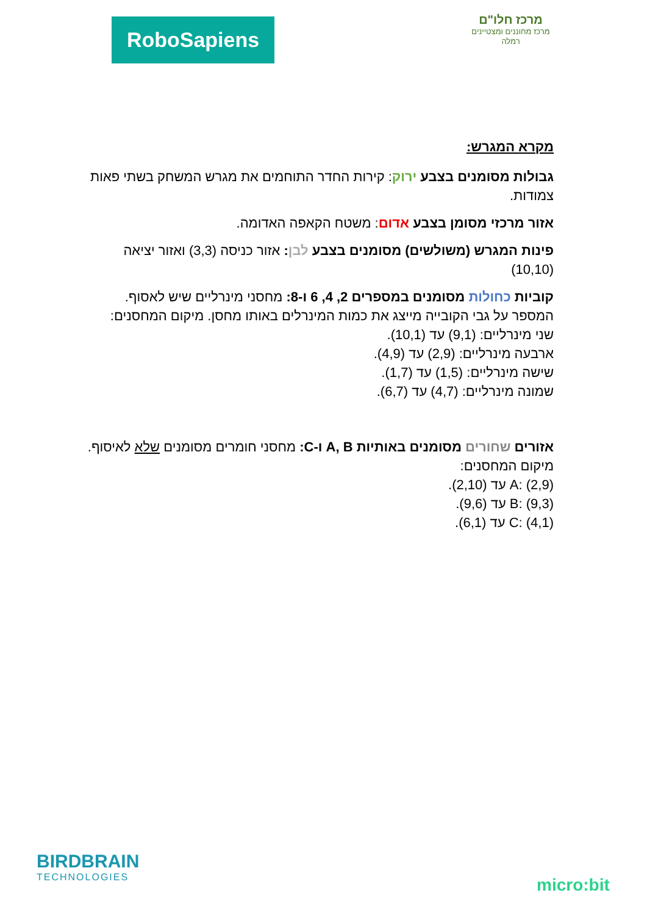RoboSapiens
מרכז חלו"ם
מרכז מחוננים ומצטיינים רמלה
מקרא המגרש:
גבולות מסומנים בצבע ירוק: קירות החדר התוחמים את מגרש המשחק בשתי פאות צמודות.
אזור מרכזי מסומן בצבע אדום: משטח הקאפה האדומה.
פינות המגרש (משולשים) מסומנים בצבע לבן: אזור כניסה (3,3) ואזור יציאה (10,10)
קוביות כחולות מסומנים במספרים 2, 4, 6 ו-8: מחסני מינרליים שיש לאסוף.
המספר על גבי הקובייה מייצג את כמות המינרלים באותו מחסן. מיקום המחסנים:
שני מינרליים: (9,1) עד (10,1).
ארבעה מינרליים: (2,9) עד (4,9).
שישה מינרליים: (1,5) עד (1,7).
שמונה מינרליים: (4,7) עד (6,7).
אזורים שחורים מסומנים באותיות A, B ו-C: מחסני חומרים מסומנים שלא לאיסוף. מיקום המחסנים:
A: (2,9) עד (2,10).
B: (9,3) עד (9,6).
C: (4,1) עד (6,1).
BIRDBRAIN
TECHNOLOGIES
micro:bit